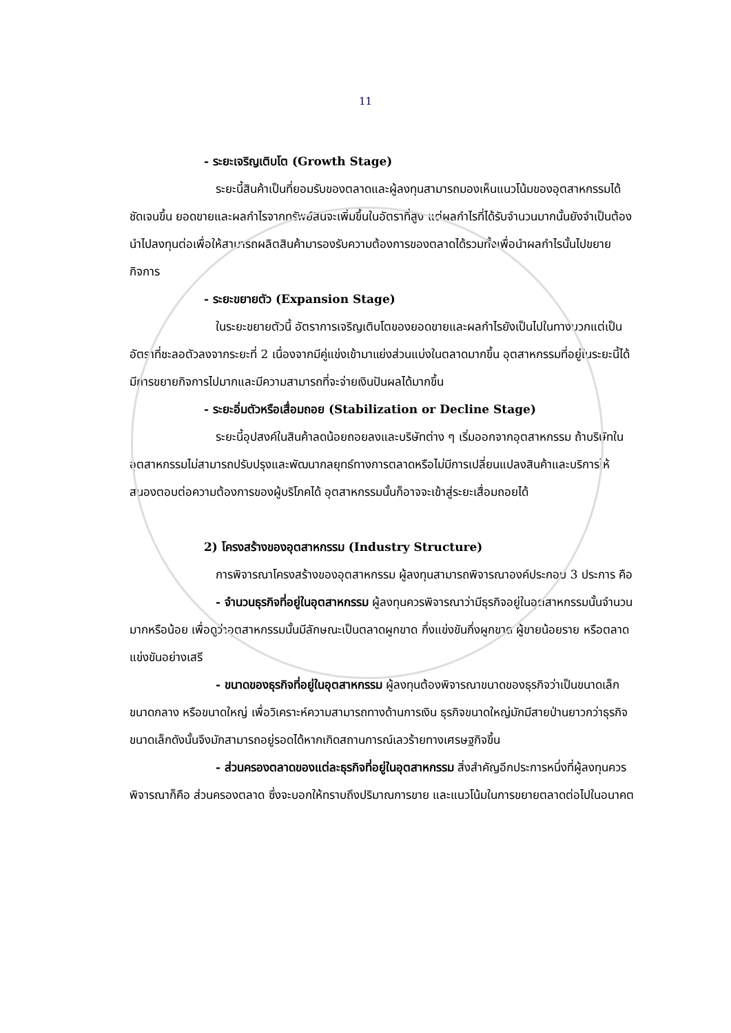11
- ระยะเจริญเติบโต (Growth Stage)
ระยะนี้สินค้าเป็นที่ยอมรับของตลาดและผู้ลงทุนสามารถมองเห็นแนวโน้มของอุตสาหกรรมได้ชัดเจนขึ้น ยอดขายและผลกำไรจากทรัพย์สินจะเพิ่มขึ้นในอัตราที่สูง แต่ผลกำไรที่ได้รับจำนวนมากนั้นยังจำเป็นต้องนำไปลงทุนต่อเพื่อให้สามารถผลิตสินค้ามารองรับความต้องการของตลาดได้รวมทั้งเพื่อนำผลกำไรนั้นไปขยายกิจการ
- ระยะขยายตัว (Expansion Stage)
ในระยะขยายตัวนี้ อัตราการเจริญเติบโตของยอดขายและผลกำไรยังเป็นไปในทางบวกแต่เป็นอัตราที่ชะลอตัวลงจากระยะที่ 2 เนื่องจากมีคู่แข่งเข้ามาแย่งส่วนแบ่งในตลาดมากขึ้น อุตสาหกรรมที่อยู่ในระยะนี้ได้มีการขยายกิจการไปมากและมีความสามารถที่จะจ่ายเงินปันผลได้มากขึ้น
- ระยะอิ่มตัวหรือเสื่อมถอย (Stabilization or Decline Stage)
ระยะนี้อุปสงค์ในสินค้าลดน้อยถอยลงและบริษัทต่าง ๆ เริ่มออกจากอุตสาหกรรม ถ้าบริษัทในอุตสาหกรรมไม่สามารถปรับปรุงและพัฒนากลยุทธ์ทางการตลาดหรือไม่มีการเปลี่ยนแปลงสินค้าและบริการให้สนองตอบต่อความต้องการของผู้บริโภคได้ อุตสาหกรรมนั้นก็อาจจะเข้าสู่ระยะเสื่อมถอยได้
2) โครงสร้างของอุตสาหกรรม (Industry Structure)
การพิจารณาโครงสร้างของอุตสาหกรรม ผู้ลงทุนสามารถพิจารณาองค์ประกอบ 3 ประการ คือ
- จำนวนธุรกิจที่อยู่ในอุตสาหกรรม ผู้ลงทุนควรพิจารณาว่ามีธุรกิจอยู่ในอุตสาหกรรมนั้นจำนวนมากหรือน้อย เพื่อดูว่าอุตสาหกรรมนั้นมีลักษณะเป็นตลาดผูกขาด กึ่งแข่งขันกึ่งผูกขาด ผู้ขายน้อยราย หรือตลาดแข่งขันอย่างเสรี
- ขนาดของธุรกิจที่อยู่ในอุตสาหกรรม ผู้ลงทุนต้องพิจารณาขนาดของธุรกิจว่าเป็นขนาดเล็ก ขนาดกลาง หรือขนาดใหญ่ เพื่อวิเคราะห์ความสามารถทางด้านการเงิน ธุรกิจขนาดใหญ่มักมีสายป่านยาวกว่าธุรกิจขนาดเล็กดังนั้นจึงมักสามารถอยู่รอดได้หากเกิดสถานการณ์เลวร้ายทางเศรษฐกิจขึ้น
- ส่วนครองตลาดของแต่ละธุรกิจที่อยู่ในอุตสาหกรรม สิ่งสำคัญอีกประการหนึ่งที่ผู้ลงทุนควรพิจารณาก็คือ ส่วนครองตลาด ซึ่งจะบอกให้ทราบถึงปริมาณการขาย และแนวโน้มในการขยายตลาดต่อไปในอนาคต